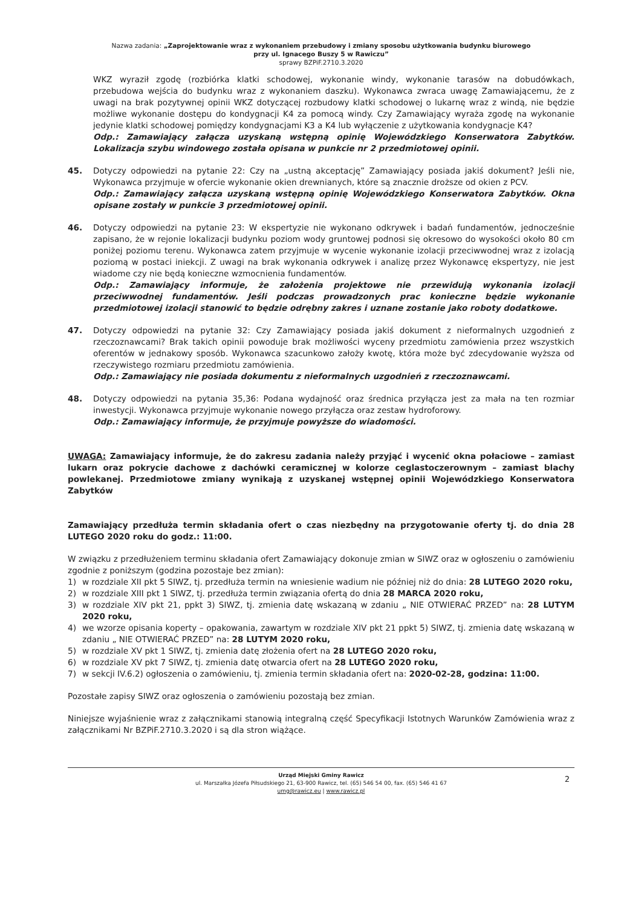Nazwa zadania: „Zaprojektowanie wraz z wykonaniem przebudowy i zmiany sposobu użytkowania budynku biurowego
przy ul. Ignacego Buszy 5 w Rawiczu”
sprawy BZPiF.2710.3.2020
WKZ wyraził zgodę (rozbiórka klatki schodowej, wykonanie windy, wykonanie tarasów na dobudówkach, przebudowa wejścia do budynku wraz z wykonaniem daszku). Wykonawca zwraca uwagę Zamawiającemu, że z uwagi na brak pozytywnej opinii WKZ dotyczącej rozbudowy klatki schodowej o lukarnę wraz z windą, nie będzie możliwe wykonanie dostępu do kondygnacji K4 za pomocą windy. Czy Zamawiający wyraża zgodę na wykonanie jedynie klatki schodowej pomiędzy kondygnacjami K3 a K4 lub wyłączenie z użytkowania kondygnacje K4?
Odp.: Zamawiający załącza uzyskaną wstępną opinię Wojewódzkiego Konserwatora Zabytków. Lokalizacja szybu windowego została opisana w punkcie nr 2 przedmiotowej opinii.
45. Dotyczy odpowiedzi na pytanie 22: Czy na „ustną akceptację” Zamawiający posiada jakiś dokument? Jeśli nie, Wykonawca przyjmuje w ofercie wykonanie okien drewnianych, które są znacznie droższe od okien z PCV.
Odp.: Zamawiający załącza uzyskaną wstępną opinię Wojewódzkiego Konserwatora Zabytków. Okna opisane zostały w punkcie 3 przedmiotowej opinii.
46. Dotyczy odpowiedzi na pytanie 23: W ekspertyzie nie wykonano odkrywek i badań fundamentów, jednocześnie zapisano, że w rejonie lokalizacji budynku poziom wody gruntowej podnosi się okresowo do wysokości około 80 cm poniżej poziomu terenu. Wykonawca zatem przyjmuje w wycenie wykonanie izolacji przeciwwodnej wraz z izolacją poziomą w postaci iniekcji. Z uwagi na brak wykonania odkrywek i analizę przez Wykonawcę ekspertyzy, nie jest wiadome czy nie będą konieczne wzmocnienia fundamentów.
Odp.: Zamawiający informuje, że założenia projektowe nie przewidują wykonania izolacji przeciwwodnej fundamentów. Jeśli podczas prowadzonych prac konieczne będzie wykonanie przedmiotowej izolacji stanowić to będzie odrębny zakres i uznane zostanie jako roboty dodatkowe.
47. Dotyczy odpowiedzi na pytanie 32: Czy Zamawiający posiada jakiś dokument z nieformalnych uzgodnień z rzeczoznawcami? Brak takich opinii powoduje brak możliwości wyceny przedmiotu zamówienia przez wszystkich oferentów w jednakowy sposób. Wykonawca szacunkowo założy kwotę, która może być zdecydowanie wyższa od rzeczywistego rozmiaru przedmiotu zamówienia.
Odp.: Zamawiający nie posiada dokumentu z nieformalnych uzgodnień z rzeczoznawcami.
48. Dotyczy odpowiedzi na pytania 35,36: Podana wydajność oraz średnica przyłącza jest za mała na ten rozmiar inwestycji. Wykonawca przyjmuje wykonanie nowego przyłącza oraz zestaw hydroforowy.
Odp.: Zamawiający informuje, że przyjmuje powyższe do wiadomości.
UWAGA: Zamawiający informuje, że do zakresu zadania należy przyjąć i wycenić okna połaciowe – zamiast lukarn oraz pokrycie dachowe z dachówki ceramicznej w kolorze ceglastoczerownym – zamiast blachy powlekanej. Przedmiotowe zmiany wynikają z uzyskanej wstępnej opinii Wojewódzkiego Konserwatora Zabytków
Zamawiający przedłuża termin składania ofert o czas niezbędny na przygotowanie oferty tj. do dnia 28 LUTEGO 2020 roku do godz.: 11:00.
W związku z przedłużeniem terminu składania ofert Zamawiający dokonuje zmian w SIWZ oraz w ogłoszeniu o zamówieniu zgodnie z poniższym (godzina pozostaje bez zmian):
1) w rozdziale XII pkt 5 SIWZ, tj. przedłuża termin na wniesienie wadium nie później niż do dnia: 28 LUTEGO 2020 roku,
2) w rozdziale XIII pkt 1 SIWZ, tj. przedłuża termin związania ofertą do dnia 28 MARCA 2020 roku,
3) w rozdziale XIV pkt 21, ppkt 3) SIWZ, tj. zmienia datę wskazaną w zdaniu „ NIE OTWIERAĆ PRZED” na: 28 LUTYM 2020 roku,
4) we wzorze opisania koperty – opakowania, zawartym w rozdziale XIV pkt 21 ppkt 5) SIWZ, tj. zmienia datę wskazaną w zdaniu „ NIE OTWIERAĆ PRZED” na: 28 LUTYM 2020 roku,
5) w rozdziale XV pkt 1 SIWZ, tj. zmienia datę złożenia ofert na 28 LUTEGO 2020 roku,
6) w rozdziale XV pkt 7 SIWZ, tj. zmienia datę otwarcia ofert na 28 LUTEGO 2020 roku,
7) w sekcji IV.6.2) ogłoszenia o zamówieniu, tj. zmienia termin składania ofert na: 2020-02-28, godzina: 11:00.
Pozostałe zapisy SIWZ oraz ogłoszenia o zamówieniu pozostają bez zmian.
Niniejsze wyjaśnienie wraz z załącznikami stanowią integralną część Specyfikacji Istotnych Warunków Zamówienia wraz z załącznikami Nr BZPiF.2710.3.2020 i są dla stron wiążące.
Urząd Miejski Gminy Rawicz
ul. Marszałka Józefa Piłsudskiego 21, 63-900 Rawicz, tel. (65) 546 54 00, fax. (65) 546 41 67
umg@rawicz.eu | www.rawicz.pl
2